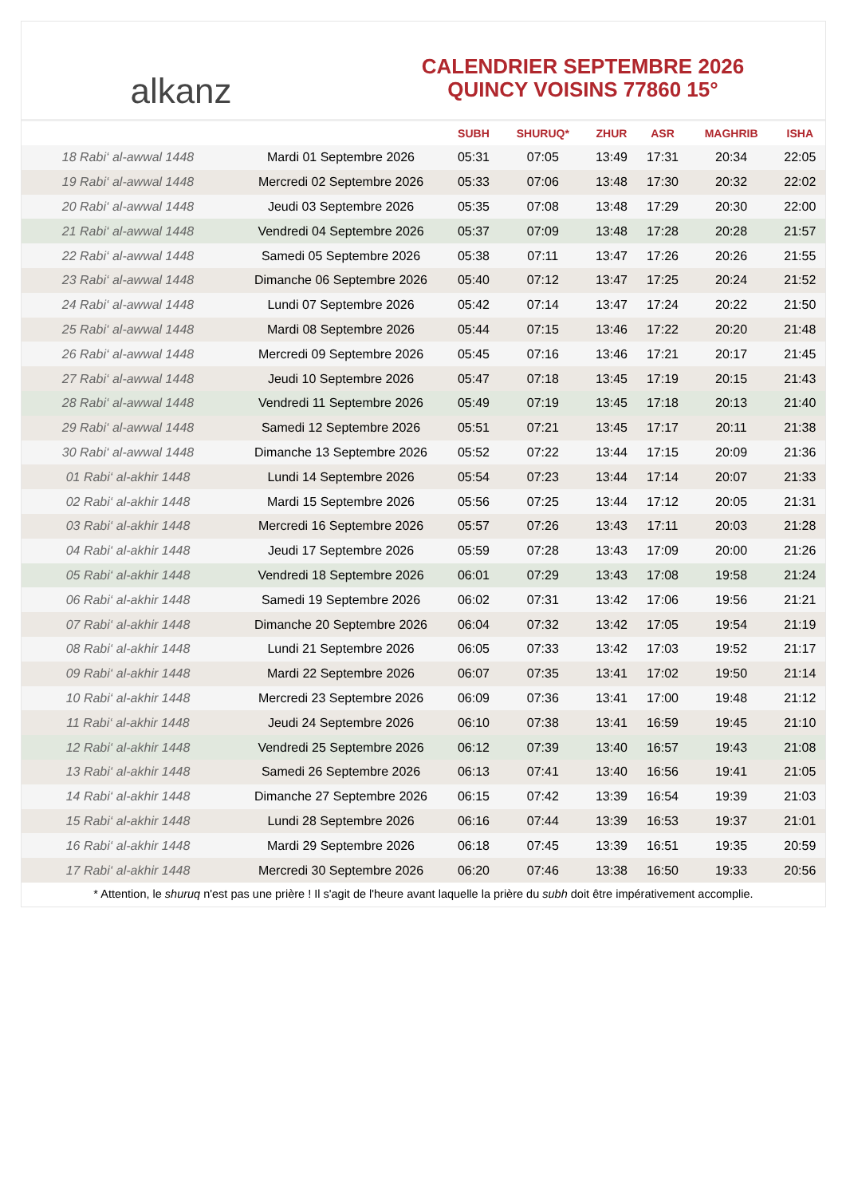alkanz
CALENDRIER SEPTEMBRE 2026
QUINCY VOISINS 77860 15°
| | | SUBH | SHURUQ* | ZHUR | ASR | MAGHRIB | ISHA |
| --- | --- | --- | --- | --- | --- | --- | --- |
| 18 Rabi‘ al-awwal 1448 | Mardi 01 Septembre 2026 | 05:31 | 07:05 | 13:49 | 17:31 | 20:34 | 22:05 |
| 19 Rabi‘ al-awwal 1448 | Mercredi 02 Septembre 2026 | 05:33 | 07:06 | 13:48 | 17:30 | 20:32 | 22:02 |
| 20 Rabi‘ al-awwal 1448 | Jeudi 03 Septembre 2026 | 05:35 | 07:08 | 13:48 | 17:29 | 20:30 | 22:00 |
| 21 Rabi‘ al-awwal 1448 | Vendredi 04 Septembre 2026 | 05:37 | 07:09 | 13:48 | 17:28 | 20:28 | 21:57 |
| 22 Rabi‘ al-awwal 1448 | Samedi 05 Septembre 2026 | 05:38 | 07:11 | 13:47 | 17:26 | 20:26 | 21:55 |
| 23 Rabi‘ al-awwal 1448 | Dimanche 06 Septembre 2026 | 05:40 | 07:12 | 13:47 | 17:25 | 20:24 | 21:52 |
| 24 Rabi‘ al-awwal 1448 | Lundi 07 Septembre 2026 | 05:42 | 07:14 | 13:47 | 17:24 | 20:22 | 21:50 |
| 25 Rabi‘ al-awwal 1448 | Mardi 08 Septembre 2026 | 05:44 | 07:15 | 13:46 | 17:22 | 20:20 | 21:48 |
| 26 Rabi‘ al-awwal 1448 | Mercredi 09 Septembre 2026 | 05:45 | 07:16 | 13:46 | 17:21 | 20:17 | 21:45 |
| 27 Rabi‘ al-awwal 1448 | Jeudi 10 Septembre 2026 | 05:47 | 07:18 | 13:45 | 17:19 | 20:15 | 21:43 |
| 28 Rabi‘ al-awwal 1448 | Vendredi 11 Septembre 2026 | 05:49 | 07:19 | 13:45 | 17:18 | 20:13 | 21:40 |
| 29 Rabi‘ al-awwal 1448 | Samedi 12 Septembre 2026 | 05:51 | 07:21 | 13:45 | 17:17 | 20:11 | 21:38 |
| 30 Rabi‘ al-awwal 1448 | Dimanche 13 Septembre 2026 | 05:52 | 07:22 | 13:44 | 17:15 | 20:09 | 21:36 |
| 01 Rabi‘ al-akhir 1448 | Lundi 14 Septembre 2026 | 05:54 | 07:23 | 13:44 | 17:14 | 20:07 | 21:33 |
| 02 Rabi‘ al-akhir 1448 | Mardi 15 Septembre 2026 | 05:56 | 07:25 | 13:44 | 17:12 | 20:05 | 21:31 |
| 03 Rabi‘ al-akhir 1448 | Mercredi 16 Septembre 2026 | 05:57 | 07:26 | 13:43 | 17:11 | 20:03 | 21:28 |
| 04 Rabi‘ al-akhir 1448 | Jeudi 17 Septembre 2026 | 05:59 | 07:28 | 13:43 | 17:09 | 20:00 | 21:26 |
| 05 Rabi‘ al-akhir 1448 | Vendredi 18 Septembre 2026 | 06:01 | 07:29 | 13:43 | 17:08 | 19:58 | 21:24 |
| 06 Rabi‘ al-akhir 1448 | Samedi 19 Septembre 2026 | 06:02 | 07:31 | 13:42 | 17:06 | 19:56 | 21:21 |
| 07 Rabi‘ al-akhir 1448 | Dimanche 20 Septembre 2026 | 06:04 | 07:32 | 13:42 | 17:05 | 19:54 | 21:19 |
| 08 Rabi‘ al-akhir 1448 | Lundi 21 Septembre 2026 | 06:05 | 07:33 | 13:42 | 17:03 | 19:52 | 21:17 |
| 09 Rabi‘ al-akhir 1448 | Mardi 22 Septembre 2026 | 06:07 | 07:35 | 13:41 | 17:02 | 19:50 | 21:14 |
| 10 Rabi‘ al-akhir 1448 | Mercredi 23 Septembre 2026 | 06:09 | 07:36 | 13:41 | 17:00 | 19:48 | 21:12 |
| 11 Rabi‘ al-akhir 1448 | Jeudi 24 Septembre 2026 | 06:10 | 07:38 | 13:41 | 16:59 | 19:45 | 21:10 |
| 12 Rabi‘ al-akhir 1448 | Vendredi 25 Septembre 2026 | 06:12 | 07:39 | 13:40 | 16:57 | 19:43 | 21:08 |
| 13 Rabi‘ al-akhir 1448 | Samedi 26 Septembre 2026 | 06:13 | 07:41 | 13:40 | 16:56 | 19:41 | 21:05 |
| 14 Rabi‘ al-akhir 1448 | Dimanche 27 Septembre 2026 | 06:15 | 07:42 | 13:39 | 16:54 | 19:39 | 21:03 |
| 15 Rabi‘ al-akhir 1448 | Lundi 28 Septembre 2026 | 06:16 | 07:44 | 13:39 | 16:53 | 19:37 | 21:01 |
| 16 Rabi‘ al-akhir 1448 | Mardi 29 Septembre 2026 | 06:18 | 07:45 | 13:39 | 16:51 | 19:35 | 20:59 |
| 17 Rabi‘ al-akhir 1448 | Mercredi 30 Septembre 2026 | 06:20 | 07:46 | 13:38 | 16:50 | 19:33 | 20:56 |
* Attention, le shuruq n'est pas une prière ! Il s'agit de l'heure avant laquelle la prière du subh doit être impérativement accomplie.